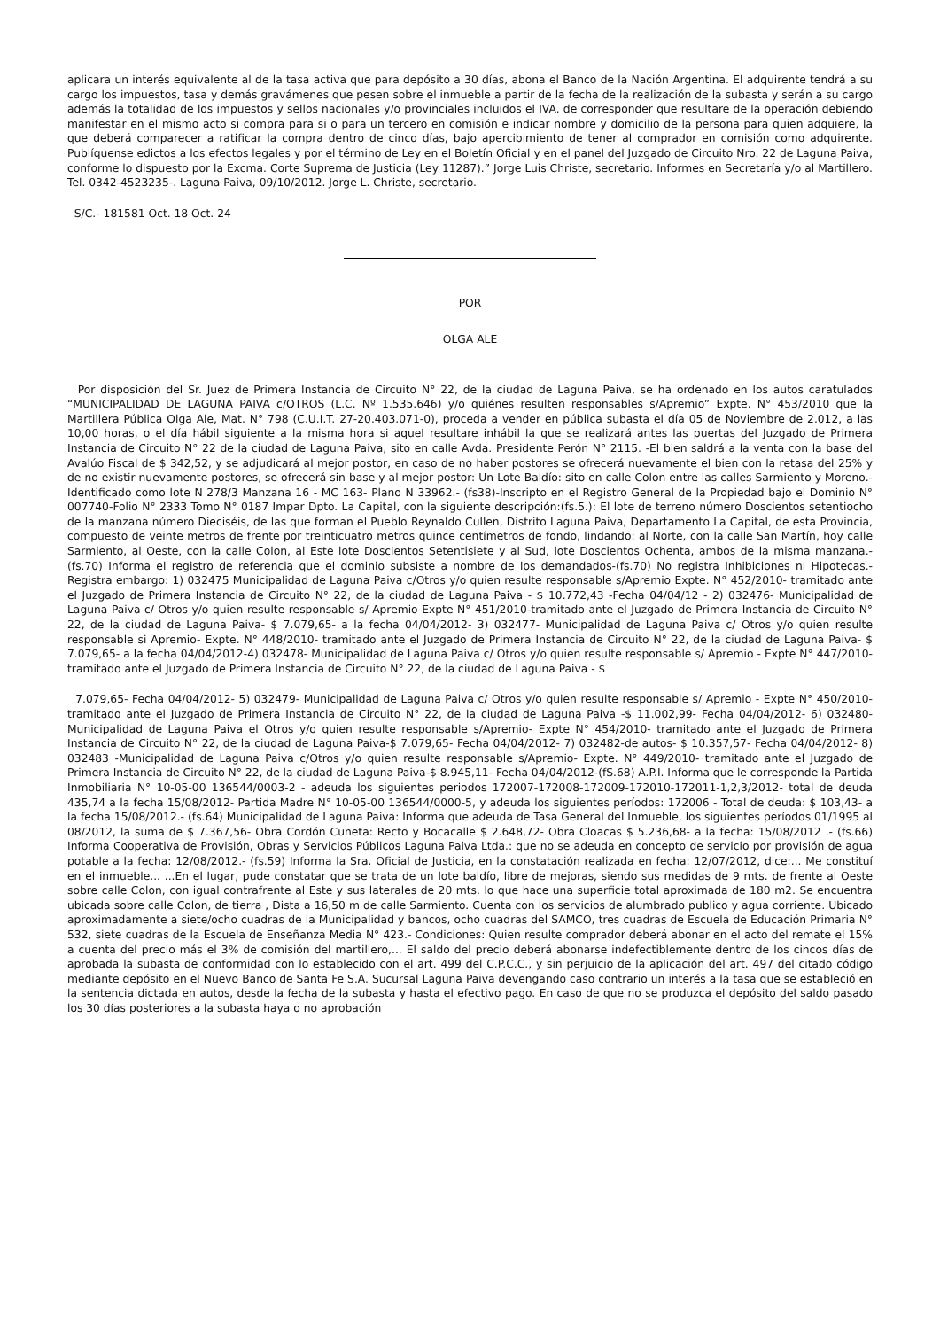aplicara un interés equivalente al de la tasa activa que para depósito a 30 días, abona el Banco de la Nación Argentina. El adquirente tendrá a su cargo los impuestos, tasa y demás gravámenes que pesen sobre el inmueble a partir de la fecha de la realización de la subasta y serán a su cargo además la totalidad de los impuestos y sellos nacionales y/o provinciales incluidos el IVA. de corresponder que resultare de la operación debiendo manifestar en el mismo acto si compra para si o para un tercero en comisión e indicar nombre y domicilio de la persona para quien adquiere, la que deberá comparecer a ratificar la compra dentro de cinco días, bajo apercibimiento de tener al comprador en comisión como adquirente. Publíquense edictos a los efectos legales y por el término de Ley en el Boletín Oficial y en el panel del Juzgado de Circuito Nro. 22 de Laguna Paiva, conforme lo dispuesto por la Excma. Corte Suprema de Justicia (Ley 11287).” Jorge Luis Christe, secretario. Informes en Secretaría y/o al Martillero. Tel. 0342-4523235-. Laguna Paiva, 09/10/2012. Jorge L. Christe, secretario.
S/C.- 181581 Oct. 18 Oct. 24
POR
OLGA ALE
Por disposición del Sr. Juez de Primera Instancia de Circuito N° 22, de la ciudad de Laguna Paiva, se ha ordenado en los autos caratulados “MUNICIPALIDAD DE LAGUNA PAIVA c/OTROS (L.C. Nº 1.535.646) y/o quiénes resulten responsables s/Apremio” Expte. N° 453/2010 que la Martillera Pública Olga Ale, Mat. N° 798 (C.U.I.T. 27-20.403.071-0), proceda a vender en pública subasta el día 05 de Noviembre de 2.012, a las 10,00 horas, o el día hábil siguiente a la misma hora si aquel resultare inhábil la que se realizará antes las puertas del Juzgado de Primera Instancia de Circuito N° 22 de la ciudad de Laguna Paiva, sito en calle Avda. Presidente Perón N° 2115. -El bien saldrá a la venta con la base del Avalúo Fiscal de $ 342,52, y se adjudicará al mejor postor, en caso de no haber postores se ofrecerá nuevamente el bien con la retasa del 25% y de no existir nuevamente postores, se ofrecerá sin base y al mejor postor: Un Lote Baldío: sito en calle Colon entre las calles Sarmiento y Moreno.- Identificado como lote N 278/3 Manzana 16 - MC 163- Plano N 33962.- (fs38)-Inscripto en el Registro General de la Propiedad bajo el Dominio N° 007740-Folio N° 2333 Tomo N° 0187 Impar Dpto. La Capital, con la siguiente descripción:(fs.5.): El lote de terreno número Doscientos setentiocho de la manzana número Dieciséis, de las que forman el Pueblo Reynaldo Cullen, Distrito Laguna Paiva, Departamento La Capital, de esta Provincia, compuesto de veinte metros de frente por treinticuatro metros quince centímetros de fondo, lindando: al Norte, con la calle San Martín, hoy calle Sarmiento, al Oeste, con la calle Colon, al Este lote Doscientos Setentisiete y al Sud, lote Doscientos Ochenta, ambos de la misma manzana.- (fs.70) Informa el registro de referencia que el dominio subsiste a nombre de los demandados-(fs.70) No registra Inhibiciones ni Hipotecas.- Registra embargo: 1) 032475 Municipalidad de Laguna Paiva c/Otros y/o quien resulte responsable s/Apremio Expte. N° 452/2010- tramitado ante el Juzgado de Primera Instancia de Circuito N° 22, de la ciudad de Laguna Paiva - $ 10.772,43 -Fecha 04/04/12 - 2) 032476- Municipalidad de Laguna Paiva c/ Otros y/o quien resulte responsable s/ Apremio Expte N° 451/2010-tramitado ante el Juzgado de Primera Instancia de Circuito N° 22, de la ciudad de Laguna Paiva- $ 7.079,65- a la fecha 04/04/2012- 3) 032477- Municipalidad de Laguna Paiva c/ Otros y/o quien resulte responsable si Apremio- Expte. N° 448/2010- tramitado ante el Juzgado de Primera Instancia de Circuito N° 22, de la ciudad de Laguna Paiva- $ 7.079,65- a la fecha 04/04/2012-4) 032478- Municipalidad de Laguna Paiva c/ Otros y/o quien resulte responsable s/ Apremio - Expte N° 447/2010- tramitado ante el Juzgado de Primera Instancia de Circuito N° 22, de la ciudad de Laguna Paiva - $
7.079,65- Fecha 04/04/2012- 5) 032479- Municipalidad de Laguna Paiva c/ Otros y/o quien resulte responsable s/ Apremio - Expte N° 450/2010- tramitado ante el Juzgado de Primera Instancia de Circuito N° 22, de la ciudad de Laguna Paiva -$ 11.002,99- Fecha 04/04/2012- 6) 032480-Municipalidad de Laguna Paiva el Otros y/o quien resulte responsable s/Apremio- Expte N° 454/2010- tramitado ante el Juzgado de Primera Instancia de Circuito N° 22, de la ciudad de Laguna Paiva-$ 7.079,65- Fecha 04/04/2012- 7) 032482-de autos- $ 10.357,57- Fecha 04/04/2012- 8) 032483 -Municipalidad de Laguna Paiva c/Otros y/o quien resulte responsable s/Apremio- Expte. N° 449/2010- tramitado ante el Juzgado de Primera Instancia de Circuito N° 22, de la ciudad de Laguna Paiva-$ 8.945,11- Fecha 04/04/2012-(fS.68) A.P.I. Informa que le corresponde la Partida Inmobiliaria N° 10-05-00 136544/0003-2 - adeuda los siguientes periodos 172007-172008-172009-172010-172011-1,2,3/2012- total de deuda 435,74 a la fecha 15/08/2012- Partida Madre N° 10-05-00 136544/0000-5, y adeuda los siguientes períodos: 172006 - Total de deuda: $ 103,43- a la fecha 15/08/2012.- (fs.64) Municipalidad de Laguna Paiva: Informa que adeuda de Tasa General del Inmueble, los siguientes períodos 01/1995 al 08/2012, la suma de $ 7.367,56- Obra Cordón Cuneta: Recto y Bocacalle $ 2.648,72- Obra Cloacas $ 5.236,68- a la fecha: 15/08/2012 .- (fs.66) Informa Cooperativa de Provisión, Obras y Servicios Públicos Laguna Paiva Ltda.: que no se adeuda en concepto de servicio por provisión de agua potable a la fecha: 12/08/2012.- (fs.59) Informa la Sra. Oficial de Justicia, en la constatación realizada en fecha: 12/07/2012, dice:... Me constituí en el inmueble... ...En el lugar, pude constatar que se trata de un lote baldío, libre de mejoras, siendo sus medidas de 9 mts. de frente al Oeste sobre calle Colon, con igual contrafrente al Este y sus laterales de 20 mts. lo que hace una superficie total aproximada de 180 m2. Se encuentra ubicada sobre calle Colon, de tierra , Dista a 16,50 m de calle Sarmiento. Cuenta con los servicios de alumbrado publico y agua corriente. Ubicado aproximadamente a siete/ocho cuadras de la Municipalidad y bancos, ocho cuadras del SAMCO, tres cuadras de Escuela de Educación Primaria N° 532, siete cuadras de la Escuela de Enseñanza Media N° 423.- Condiciones: Quien resulte comprador deberá abonar en el acto del remate el 15% a cuenta del precio más el 3% de comisión del martillero,... El saldo del precio deberá abonarse indefectiblemente dentro de los cincos días de aprobada la subasta de conformidad con lo establecido con el art. 499 del C.P.C.C., y sin perjuicio de la aplicación del art. 497 del citado código mediante depósito en el Nuevo Banco de Santa Fe S.A. Sucursal Laguna Paiva devengando caso contrario un interés a la tasa que se estableció en la sentencia dictada en autos, desde la fecha de la subasta y hasta el efectivo pago. En caso de que no se produzca el depósito del saldo pasado los 30 días posteriores a la subasta haya o no aprobación